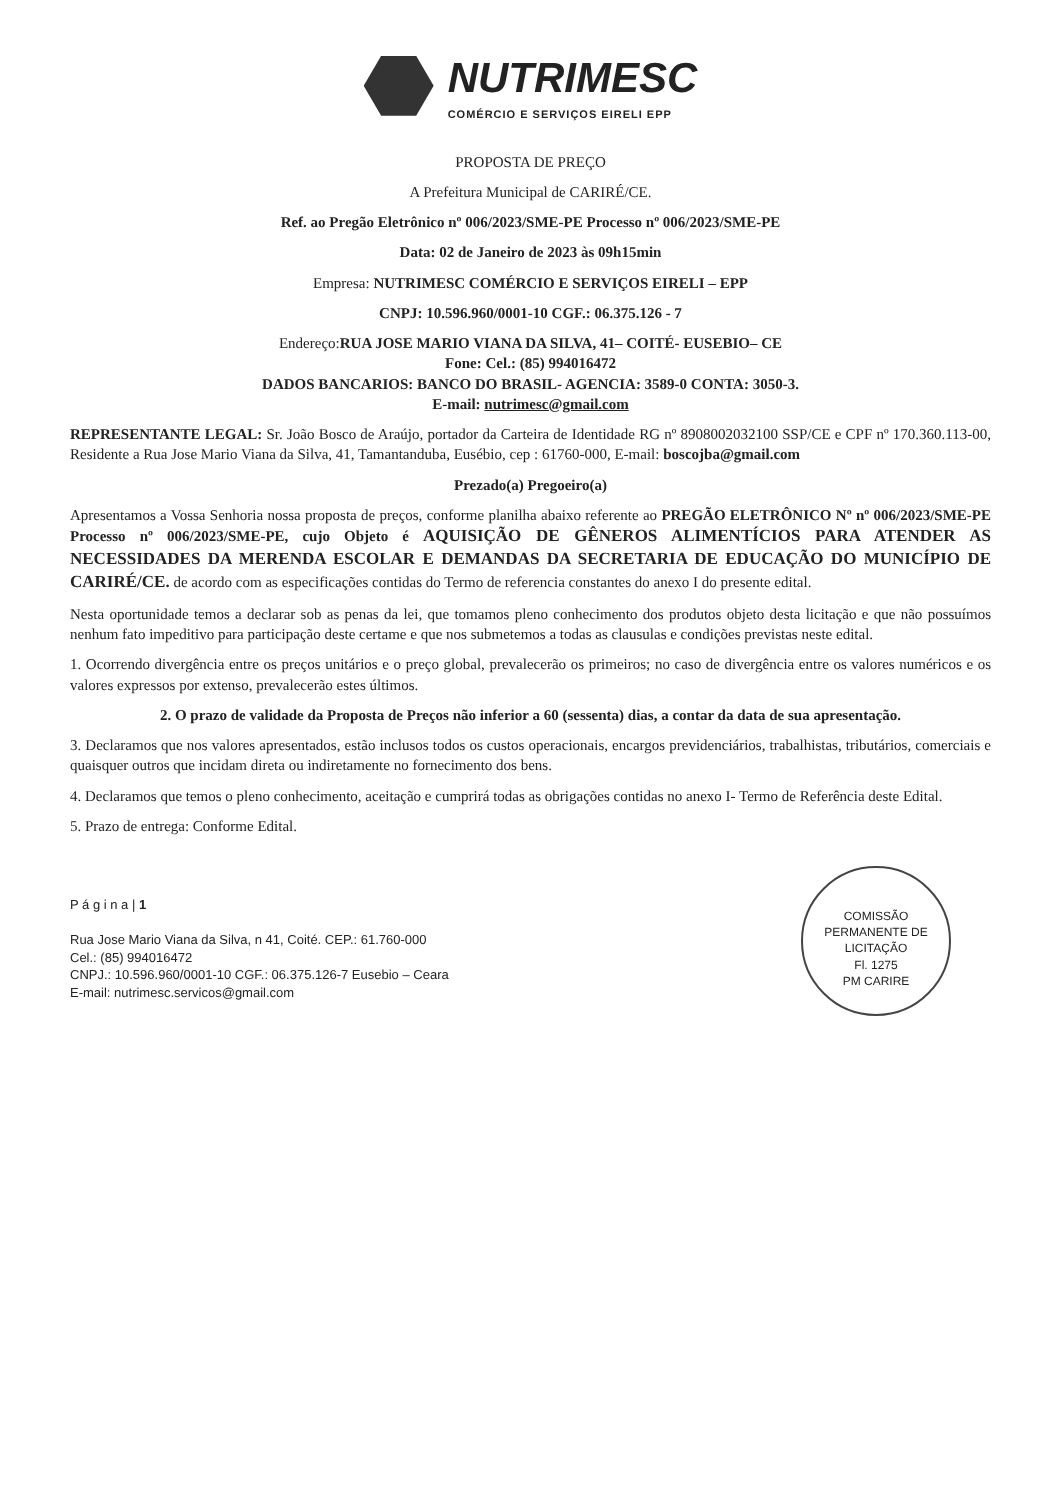NUTRIMESC
COMÉRCIO E SERVIÇOS EIRELI EPP
PROPOSTA DE PREÇO
A Prefeitura Municipal de CARIRÉ/CE.
Ref. ao Pregão Eletrônico nº 006/2023/SME-PE Processo nº 006/2023/SME-PE
Data: 02 de Janeiro de 2023 às 09h15min
Empresa: NUTRIMESC COMÉRCIO E SERVIÇOS EIRELI – EPP
CNPJ: 10.596.960/0001-10 CGF.: 06.375.126 - 7
Endereço:RUA JOSE MARIO VIANA DA SILVA, 41– COITÉ- EUSEBIO– CE
Fone: Cel.: (85) 994016472
DADOS BANCARIOS: BANCO DO BRASIL- AGENCIA: 3589-0 CONTA: 3050-3.
E-mail: nutrimesc@gmail.com
REPRESENTANTE LEGAL: Sr. João Bosco de Araújo, portador da Carteira de Identidade RG nº 89080020321​00 SSP/CE e CPF nº 170.360.113-00, Residente a Rua Jose Mario Viana da Silva, 41, Tamantanduba, Eusébio, cep : 61760-000, E-mail: boscojba@gmail.com
Prezado(a) Pregoeiro(a)
Apresentamos a Vossa Senhoria nossa proposta de preços, conforme planilha abaixo referente ao PREGÃO ELETRÔNICO Nº nº 006/2023/SME-PE Processo nº 006/2023/SME-PE, cujo Objeto é AQUISIÇÃO DE GÊNEROS ALIMENTÍCIOS PARA ATENDER AS NECESSIDADES DA MERENDA ESCOLAR E DEMANDAS DA SECRETARIA DE EDUCAÇÃO DO MUNICÍPIO DE CARIRÉ/CE. de acordo com as especificações contidas do Termo de referencia constantes do anexo I do presente edital.
Nesta oportunidade temos a declarar sob as penas da lei, que tomamos pleno conhecimento dos produtos objeto desta licitação e que não possuímos nenhum fato impeditivo para participação deste certame e que nos submetemos a todas as clausulas e condições previstas neste edital.
1. Ocorrendo divergência entre os preços unitários e o preço global, prevalecerão os primeiros; no caso de divergência entre os valores numéricos e os valores expressos por extenso, prevalecerão estes últimos.
2. O prazo de validade da Proposta de Preços não inferior a 60 (sessenta) dias, a contar da data de sua apresentação.
3. Declaramos que nos valores apresentados, estão inclusos todos os custos operacionais, encargos previdenciários, trabalhistas, tributários, comerciais e quaisquer outros que incidam direta ou indiretamente no fornecimento dos bens.
4. Declaramos que temos o pleno conhecimento, aceitação e cumprirá todas as obrigações contidas no anexo I- Termo de Referência deste Edital.
5. Prazo de entrega: Conforme Edital.
COMISSÃO PERMANENTE DE LICITAÇÃO
Fl. 1275
PM CARIRE
P á g i n a | 1
Rua Jose Mario Viana da Silva, n 41, Coité. CEP.: 61.760-000
Cel.: (85) 994016472
CNPJ.: 10.596.960/0001-10 CGF.: 06.375.126-7 Eusebio – Ceara
E-mail: nutrimesc.servicos@gmail.com